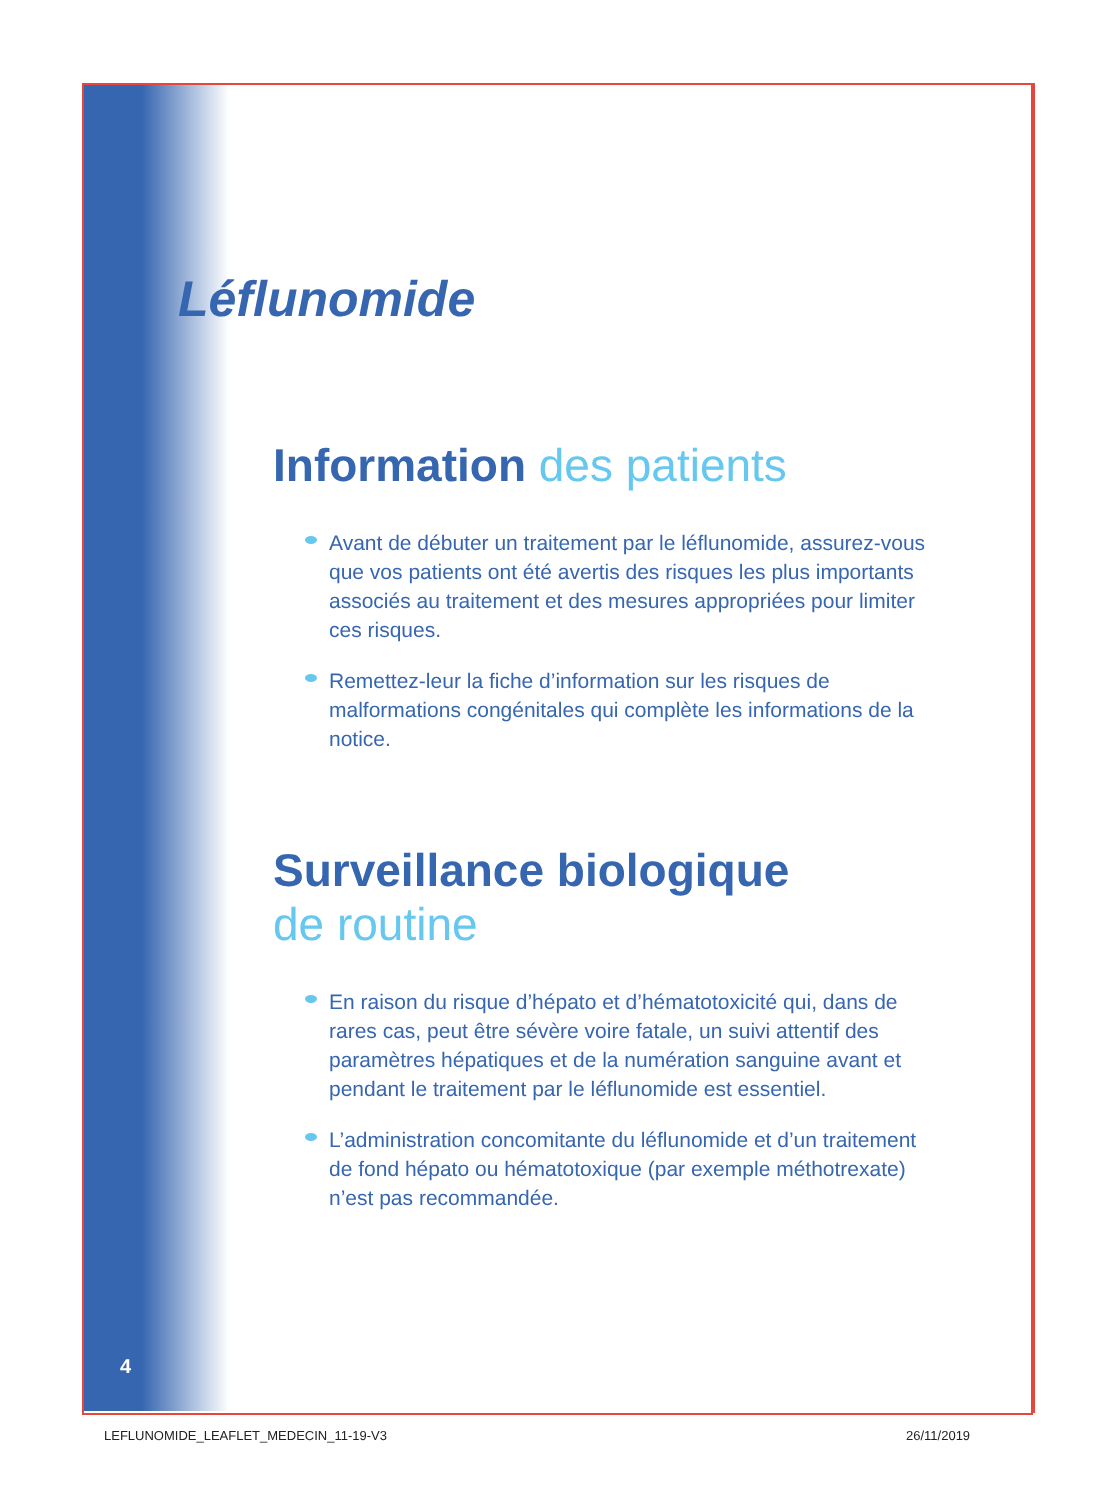Léflunomide
Information des patients
Avant de débuter un traitement par le léflunomide, assurez-vous que vos patients ont été avertis des risques les plus importants associés au traitement et des mesures appropriées pour limiter ces risques.
Remettez-leur la fiche d’information sur les risques de malformations congénitales qui complète les informations de la notice.
Surveillance biologique
de routine
En raison du risque d’hépato et d’hématotoxicité qui, dans de rares cas, peut être sévère voire fatale, un suivi attentif des paramètres hépatiques et de la numération sanguine avant et pendant le traitement par le léflunomide est essentiel.
L’administration concomitante du léflunomide et d’un traitement de fond hépato ou hématotoxique (par exemple méthotrexate) n’est pas recommandée.
4
LEFLUNOMIDE_LEAFLET_MEDECIN_11-19-V3
26/11/2019